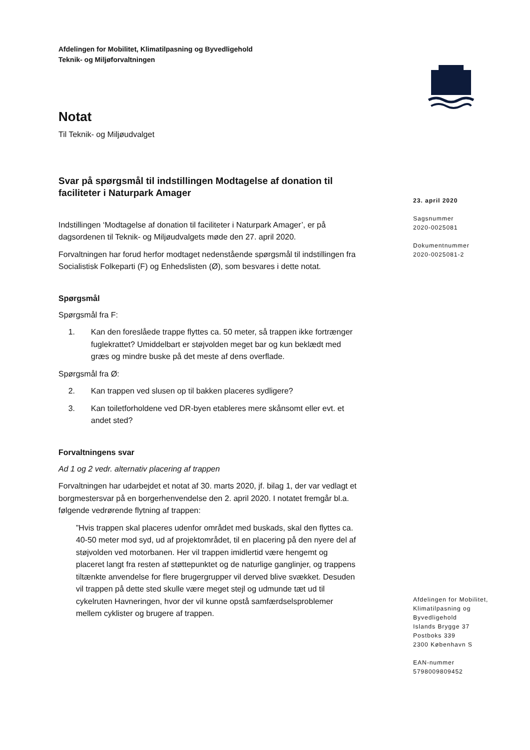Afdelingen for Mobilitet, Klimatilpasning og Byvedligehold
Teknik- og Miljøforvaltningen
Notat
Til Teknik- og Miljøudvalget
Svar på spørgsmål til indstillingen Modtagelse af donation til faciliteter i Naturpark Amager
Indstillingen ‘Modtagelse af donation til faciliteter i Naturpark Amager’, er på dagsordenen til Teknik- og Miljøudvalgets møde den 27. april 2020.
Forvaltningen har forud herfor modtaget nedenstående spørgsmål til indstillingen fra Socialistisk Folkeparti (F) og Enhedslisten (Ø), som besvares i dette notat.
Spørgsmål
Spørgsmål fra F:
1. Kan den foreslåede trappe flyttes ca. 50 meter, så trappen ikke fortrænger fuglekrattet? Umiddelbart er støjvolden meget bar og kun beklædt med græs og mindre buske på det meste af dens overflade.
Spørgsmål fra Ø:
2. Kan trappen ved slusen op til bakken placeres sydligere?
3. Kan toiletforholdene ved DR-byen etableres mere skånsomt eller evt. et andet sted?
Forvaltningens svar
Ad 1 og 2 vedr. alternativ placering af trappen
Forvaltningen har udarbejdet et notat af 30. marts 2020, jf. bilag 1, der var vedlagt et borgmestersvar på en borgerhenvendelse den 2. april 2020. I notatet fremgår bl.a. følgende vedrørende flytning af trappen:
”Hvis trappen skal placeres udenfor området med buskads, skal den flyttes ca. 40-50 meter mod syd, ud af projektområdet, til en placering på den nyere del af støjvolden ved motorbanen. Her vil trappen imidlertid være hengemt og placeret langt fra resten af støttepunktet og de naturlige ganglinjer, og trappens tiltænkte anvendelse for flere brugergrupper vil derved blive svækket. Desuden vil trappen på dette sted skulle være meget stejl og udmunde tæt ud til cykelruten Havneringen, hvor der vil kunne opstå samfærdselsproblemer mellem cyklister og brugere af trappen.
23. april 2020
Sagsnummer
2020-0025081
Dokumentnummer
2020-0025081-2
Afdelingen for Mobilitet, Klimatilpasning og Byvedligehold
Islands Brygge 37
Postboks 339
2300 København S
EAN-nummer
5798009809452